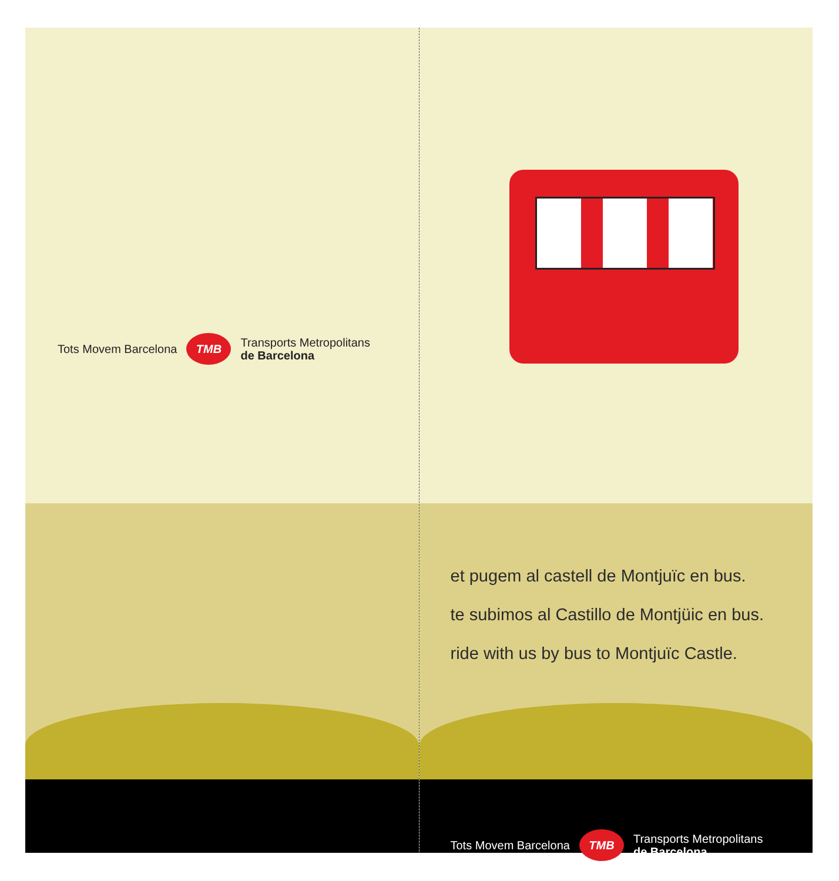Tots Movem Barcelona TMB Transports Metropolitans
de Barcelona
et pugem al castell de Montjuïc en bus.
te subimos al Castillo de Montjüic en bus.
ride with us by bus to Montjuïc Castle.
Tots Movem Barcelona TMB Transports Metropolitans
de Barcelona